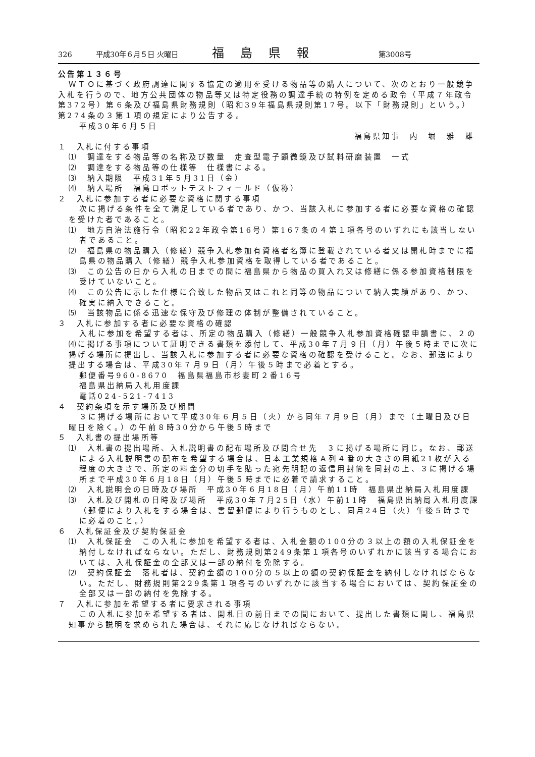326 平成30年６月５日 火曜日 福島県報 第3008号
公告第１３６号
ＷＴＯに基づく政府調達に関する協定の適用を受ける物品等の購入について、次のとおり一般競争入札を行うので、地方公共団体の物品等又は特定役務の調達手続の特例を定める政令（平成７年政令第372号）第６条及び福島県財務規則（昭和39年福島県規則第17号。以下「財務規則」という。）第274条の３第１項の規定により公告する。
平成30年６月５日
福島県知事　内　堀　雅　雄
１　入札に付する事項
⑴　調達をする物品等の名称及び数量　走査型電子顕微鏡及び試料研磨装置　一式
⑵　調達をする物品等の仕様等　仕様書による。
⑶　納入期限　平成31年５月31日（金）
⑷　納入場所　福島ロボットテストフィールド（仮称）
２　入札に参加する者に必要な資格に関する事項
次に掲げる条件を全て満足している者であり、かつ、当該入札に参加する者に必要な資格の確認を受けた者であること。
⑴　地方自治法施行令（昭和22年政令第16号）第167条の４第１項各号のいずれにも該当しない者であること。
⑵　福島県の物品購入（修繕）競争入札参加有資格者名簿に登載されている者又は開札時までに福島県の物品購入（修繕）競争入札参加資格を取得している者であること。
⑶　この公告の日から入札の日までの間に福島県から物品の買入れ又は修繕に係る参加資格制限を受けていないこと。
⑷　この公告に示した仕様に合致した物品又はこれと同等の物品について納入実績があり、かつ、確実に納入できること。
⑸　当該物品に係る迅速な保守及び修理の体制が整備されていること。
３　入札に参加する者に必要な資格の確認
入札に参加を希望する者は、所定の物品購入（修繕）一般競争入札参加資格確認申請書に、２の⑷に掲げる事項について証明できる書類を添付して、平成30年７月９日（月）午後５時までに次に掲げる場所に提出し、当該入札に参加する者に必要な資格の確認を受けること。なお、郵送により提出する場合は、平成30年７月９日（月）午後５時まで必着とする。
郵便番号960-8670　福島県福島市杉妻町２番16号
福島県出納局入札用度課
電話024-521-7413
４　契約条項を示す場所及び期間
３に掲げる場所において平成30年６月５日（火）から同年７月９日（月）まで（土曜日及び日曜日を除く。）の午前８時30分から午後５時まで
５　入札書の提出場所等
⑴　入札書の提出場所、入札説明書の配布場所及び問合せ先　３に掲げる場所に同じ。なお、郵送による入札説明書の配布を希望する場合は、日本工業規格Ａ列４番の大きさの用紙21枚が入る程度の大きさで、所定の料金分の切手を貼った宛先明記の返信用封筒を同封の上、３に掲げる場所まで平成30年６月18日（月）午後５時までに必着で請求すること。
⑵　入札説明会の日時及び場所　平成30年６月18日（月）午前11時　福島県出納局入札用度課
⑶　入札及び開札の日時及び場所　平成30年７月25日（水）午前11時　福島県出納局入札用度課（郵便により入札をする場合は、書留郵便により行うものとし、同月24日（火）午後５時までに必着のこと。）
６　入札保証金及び契約保証金
⑴　入札保証金　この入札に参加を希望する者は、入札金額の100分の３以上の額の入札保証金を納付しなければならない。ただし、財務規則第249条第１項各号のいずれかに該当する場合においては、入札保証金の全部又は一部の納付を免除する。
⑵　契約保証金　落札者は、契約金額の100分の５以上の額の契約保証金を納付しなければならない。ただし、財務規則第229条第１項各号のいずれかに該当する場合においては、契約保証金の全部又は一部の納付を免除する。
７　入札に参加を希望する者に要求される事項
この入札に参加を希望する者は、開札日の前日までの間において、提出した書類に関し、福島県知事から説明を求められた場合は、それに応じなければならない。